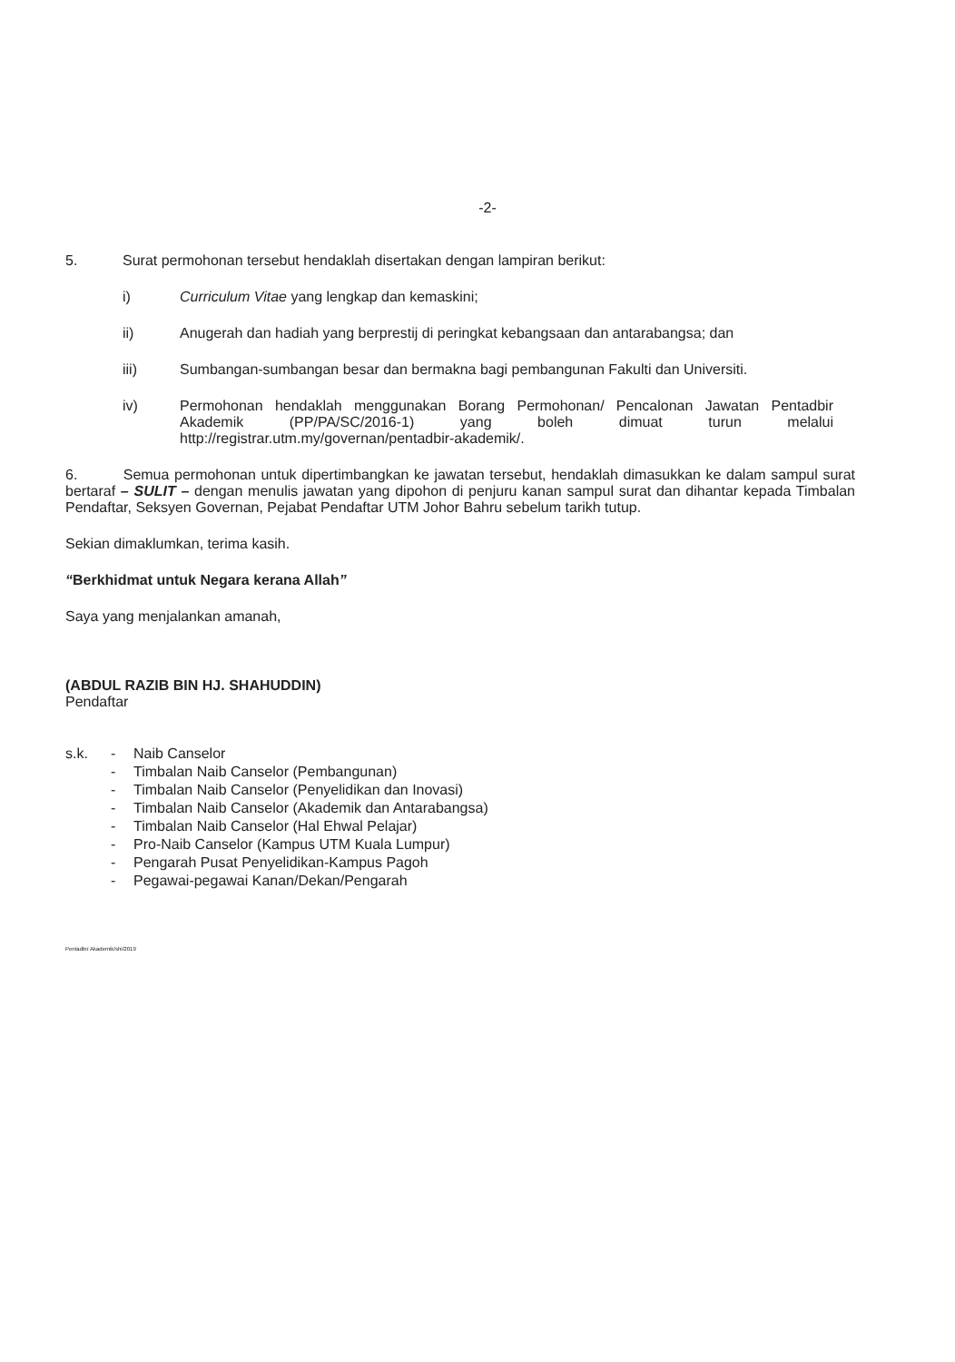-2-
5. Surat permohonan tersebut hendaklah disertakan dengan lampiran berikut:
i) Curriculum Vitae yang lengkap dan kemaskini;
ii) Anugerah dan hadiah yang berprestij di peringkat kebangsaan dan antarabangsa; dan
iii) Sumbangan-sumbangan besar dan bermakna bagi pembangunan Fakulti dan Universiti.
iv) Permohonan hendaklah menggunakan Borang Permohonan/ Pencalonan Jawatan Pentadbir Akademik (PP/PA/SC/2016-1) yang boleh dimuat turun melalui http://registrar.utm.my/governan/pentadbir-akademik/.
6. Semua permohonan untuk dipertimbangkan ke jawatan tersebut, hendaklah dimasukkan ke dalam sampul surat bertaraf – SULIT – dengan menulis jawatan yang dipohon di penjuru kanan sampul surat dan dihantar kepada Timbalan Pendaftar, Seksyen Governan, Pejabat Pendaftar UTM Johor Bahru sebelum tarikh tutup.
Sekian dimaklumkan, terima kasih.
“Berkhidmat untuk Negara kerana Allah”
Saya yang menjalankan amanah,
(ABDUL RAZIB BIN HJ. SHAHUDDIN)
Pendaftar
s.k. - Naib Canselor
- Timbalan Naib Canselor (Pembangunan)
- Timbalan Naib Canselor (Penyelidikan dan Inovasi)
- Timbalan Naib Canselor (Akademik dan Antarabangsa)
- Timbalan Naib Canselor (Hal Ehwal Pelajar)
- Pro-Naib Canselor (Kampus UTM Kuala Lumpur)
- Pengarah Pusat Penyelidikan-Kampus Pagoh
- Pegawai-pegawai Kanan/Dekan/Pengarah
Pentadbir Akademik/shi/2019